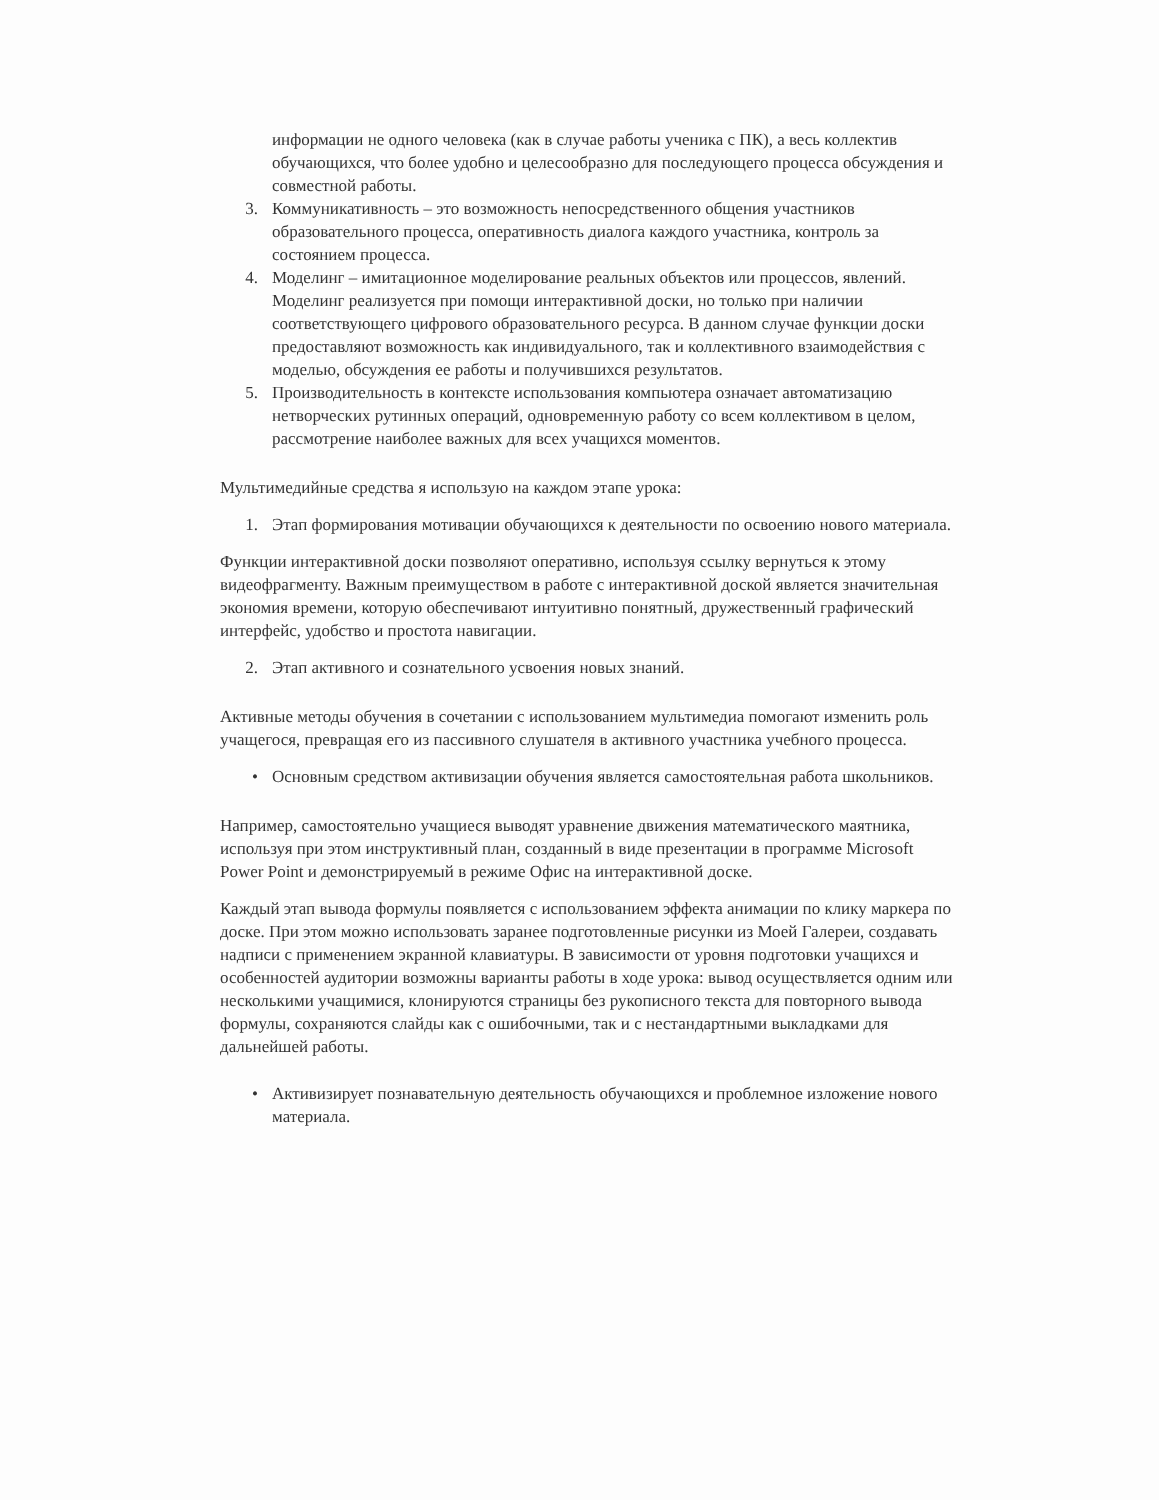информации не одного человека (как в случае работы ученика с ПК), а весь коллектив обучающихся, что более удобно и целесообразно для последующего процесса обсуждения и совместной работы.
3. Коммуникативность – это возможность непосредственного общения участников образовательного процесса, оперативность диалога каждого участника, контроль за состоянием процесса.
4. Моделинг – имитационное моделирование реальных объектов или процессов, явлений. Моделинг реализуется при помощи интерактивной доски, но только при наличии соответствующего цифрового образовательного ресурса. В данном случае функции доски предоставляют возможность как индивидуального, так и коллективного взаимодействия с моделью, обсуждения ее работы и получившихся результатов.
5. Производительность в контексте использования компьютера означает автоматизацию нетворческих рутинных операций, одновременную работу со всем коллективом в целом, рассмотрение наиболее важных для всех учащихся моментов.
Мультимедийные средства я использую на каждом этапе урока:
1. Этап формирования мотивации обучающихся к деятельности по освоению нового материала.
Функции интерактивной доски позволяют оперативно, используя ссылку вернуться к этому видеофрагменту. Важным преимуществом в работе с интерактивной доской является значительная экономия времени, которую обеспечивают интуитивно понятный, дружественный графический интерфейс, удобство и простота навигации.
2. Этап активного и сознательного усвоения новых знаний.
Активные методы обучения в сочетании с использованием мультимедиа помогают изменить роль учащегося, превращая его из пассивного слушателя в активного участника учебного процесса.
• Основным средством активизации обучения является самостоятельная работа школьников.
Например, самостоятельно учащиеся выводят уравнение движения математического маятника, используя при этом инструктивный план, созданный в виде презентации в программе Microsoft Power Point и демонстрируемый в режиме Офис на интерактивной доске.
Каждый этап вывода формулы появляется с использованием эффекта анимации по клику маркера по доске. При этом можно использовать заранее подготовленные рисунки из Моей Галереи, создавать надписи с применением экранной клавиатуры. В зависимости от уровня подготовки учащихся и особенностей аудитории возможны варианты работы в ходе урока: вывод осуществляется одним или несколькими учащимися, клонируются страницы без рукописного текста для повторного вывода формулы, сохраняются слайды как с ошибочными, так и с нестандартными выкладками для дальнейшей работы.
• Активизирует познавательную деятельность обучающихся и проблемное изложение нового материала.